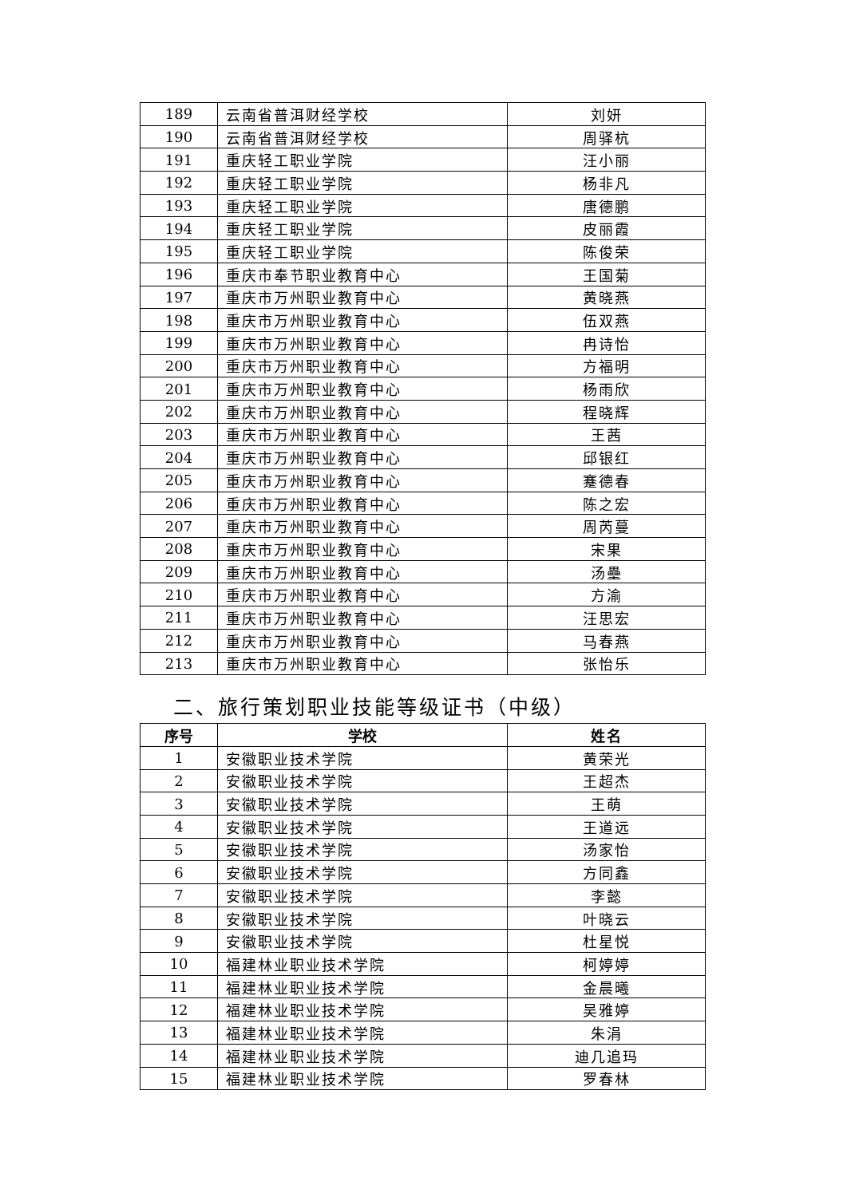| 189 | 云南省普洱财经学校 | 刘妍 |
| 190 | 云南省普洱财经学校 | 周驿杭 |
| 191 | 重庆轻工职业学院 | 汪小丽 |
| 192 | 重庆轻工职业学院 | 杨非凡 |
| 193 | 重庆轻工职业学院 | 唐德鹏 |
| 194 | 重庆轻工职业学院 | 皮丽霞 |
| 195 | 重庆轻工职业学院 | 陈俊荣 |
| 196 | 重庆市奉节职业教育中心 | 王国菊 |
| 197 | 重庆市万州职业教育中心 | 黄晓燕 |
| 198 | 重庆市万州职业教育中心 | 伍双燕 |
| 199 | 重庆市万州职业教育中心 | 冉诗怡 |
| 200 | 重庆市万州职业教育中心 | 方福明 |
| 201 | 重庆市万州职业教育中心 | 杨雨欣 |
| 202 | 重庆市万州职业教育中心 | 程晓辉 |
| 203 | 重庆市万州职业教育中心 | 王茜 |
| 204 | 重庆市万州职业教育中心 | 邱银红 |
| 205 | 重庆市万州职业教育中心 | 蹇德春 |
| 206 | 重庆市万州职业教育中心 | 陈之宏 |
| 207 | 重庆市万州职业教育中心 | 周芮蔓 |
| 208 | 重庆市万州职业教育中心 | 宋果 |
| 209 | 重庆市万州职业教育中心 | 汤壘 |
| 210 | 重庆市万州职业教育中心 | 方渝 |
| 211 | 重庆市万州职业教育中心 | 汪思宏 |
| 212 | 重庆市万州职业教育中心 | 马春燕 |
| 213 | 重庆市万州职业教育中心 | 张怡乐 |
二、旅行策划职业技能等级证书（中级）
| 序号 | 学校 | 姓名 |
| --- | --- | --- |
| 1 | 安徽职业技术学院 | 黄荣光 |
| 2 | 安徽职业技术学院 | 王超杰 |
| 3 | 安徽职业技术学院 | 王萌 |
| 4 | 安徽职业技术学院 | 王道远 |
| 5 | 安徽职业技术学院 | 汤家怡 |
| 6 | 安徽职业技术学院 | 方同鑫 |
| 7 | 安徽职业技术学院 | 李懿 |
| 8 | 安徽职业技术学院 | 叶晓云 |
| 9 | 安徽职业技术学院 | 杜星悦 |
| 10 | 福建林业职业技术学院 | 柯婷婷 |
| 11 | 福建林业职业技术学院 | 金晨曦 |
| 12 | 福建林业职业技术学院 | 吴雅婷 |
| 13 | 福建林业职业技术学院 | 朱涓 |
| 14 | 福建林业职业技术学院 | 迪几追玛 |
| 15 | 福建林业职业技术学院 | 罗春林 |